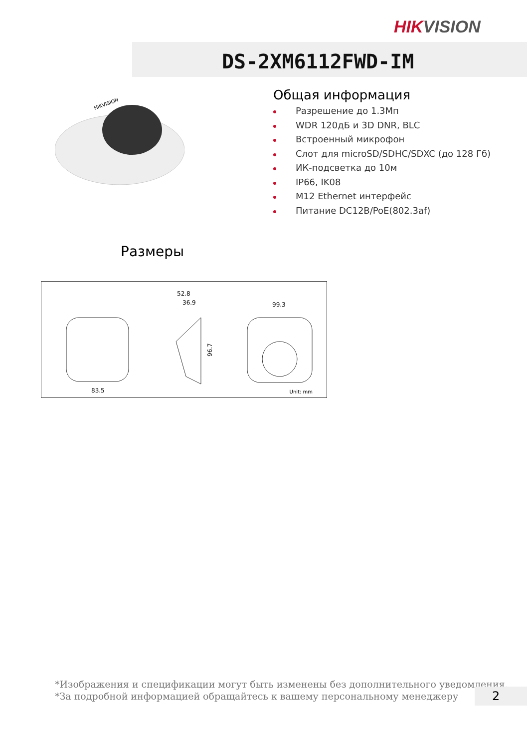HIKVISION
DS-2XM6112FWD-IM
HIKVISION
Общая информация
Разрешение до 1.3Мп
WDR 120дБ и 3D DNR, BLC
Встроенный микрофон
Слот для microSD/SDHC/SDXC (до 128 Гб)
ИК-подсветка до 10м
IP66, IK08
M12 Ethernet интерфейс
Питание DC12В/PoE(802.3af)
Размеры
83.5
52.8
36.9
96.7
99.3
Unit: mm
*Изображения и спецификации могут быть изменены без дополнительного уведомления.
*За подробной информацией обращайтесь к вашему персональному менеджеру
2